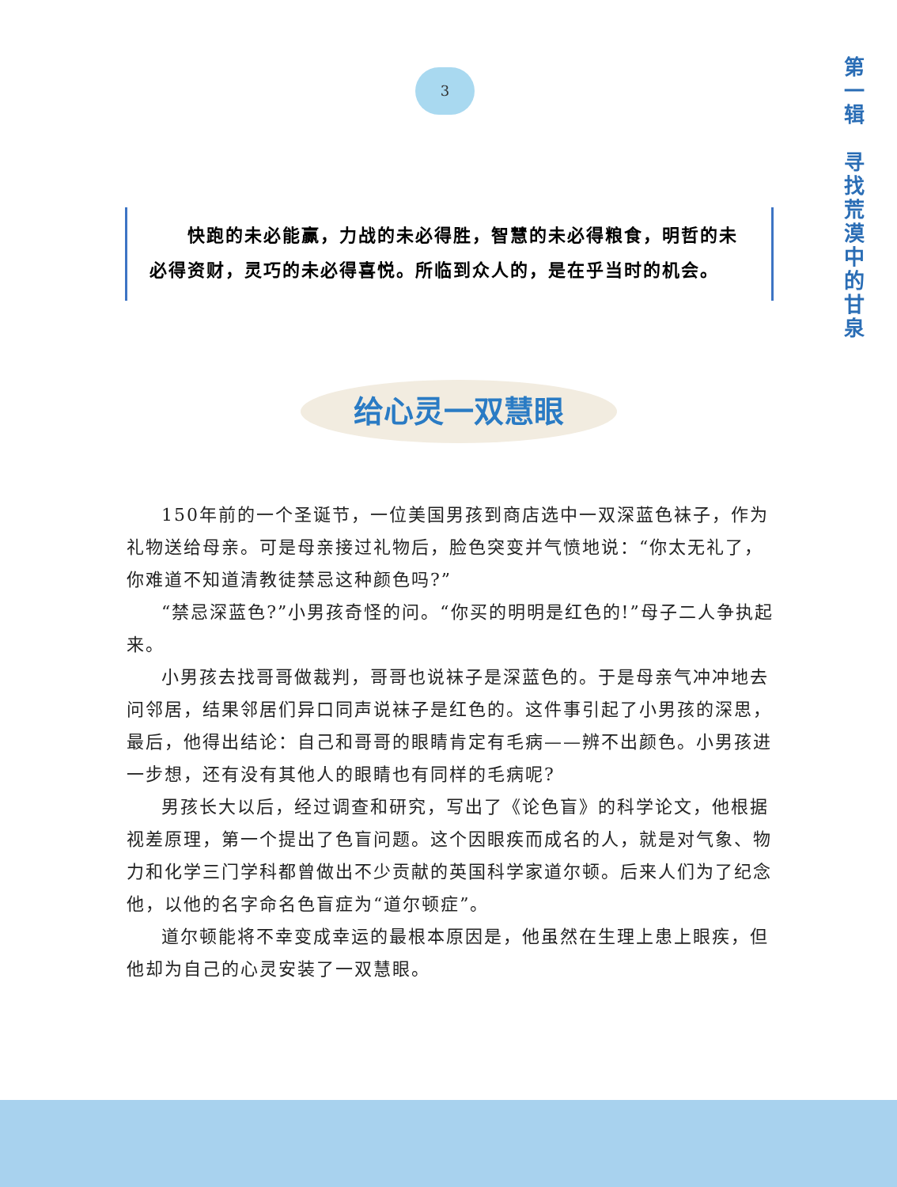3
第
一
辑
寻
找
荒
漠
中
的
甘
泉
　　快跑的未必能赢，力战的未必得胜，智慧的未必得粮食，明哲的未必得资财，灵巧的未必得喜悦。所临到众人的，是在乎当时的机会。
给心灵一双慧眼
150年前的一个圣诞节，一位美国男孩到商店选中一双深蓝色袜子，作为礼物送给母亲。可是母亲接过礼物后，脸色突变并气愤地说：“你太无礼了，你难道不知道清教徒禁忌这种颜色吗?”
“禁忌深蓝色?”小男孩奇怪的问。“你买的明明是红色的!”母子二人争执起来。
小男孩去找哥哥做裁判，哥哥也说袜子是深蓝色的。于是母亲气冲冲地去问邻居，结果邻居们异口同声说袜子是红色的。这件事引起了小男孩的深思，最后，他得出结论：自己和哥哥的眼睛肯定有毛病——辨不出颜色。小男孩进一步想，还有没有其他人的眼睛也有同样的毛病呢?
男孩长大以后，经过调查和研究，写出了《论色盲》的科学论文，他根据视差原理，第一个提出了色盲问题。这个因眼疾而成名的人，就是对气象、物力和化学三门学科都曾做出不少贡献的英国科学家道尔顿。后来人们为了纪念他，以他的名字命名色盲症为“道尔顿症”。
道尔顿能将不幸变成幸运的最根本原因是，他虽然在生理上患上眼疾，但他却为自己的心灵安装了一双慧眼。